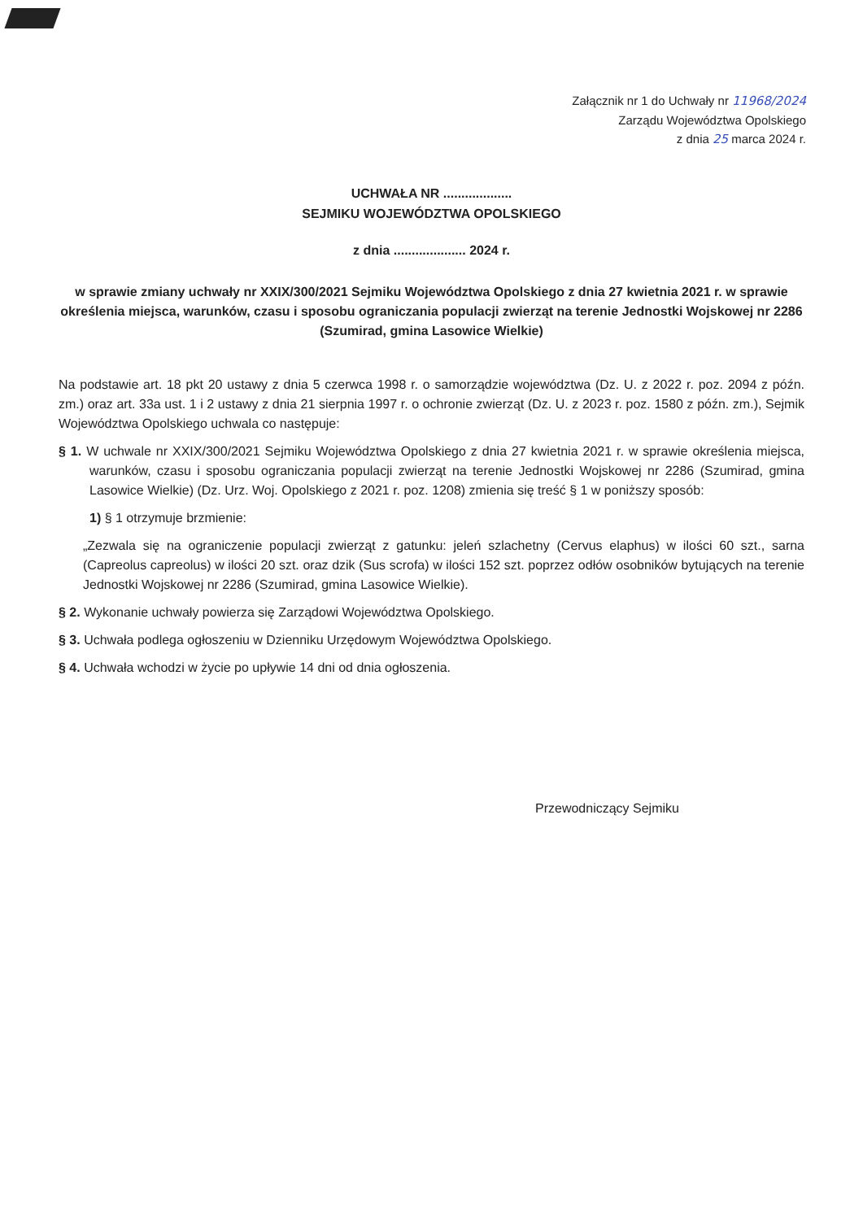Załącznik nr 1 do Uchwały nr 11968/2024
Zarządu Województwa Opolskiego
z dnia 25 marca 2024 r.
UCHWAŁA NR ...................
SEJMIKU WOJEWÓDZTWA OPOLSKIEGO
z dnia .................... 2024 r.
w sprawie zmiany uchwały nr XXIX/300/2021 Sejmiku Województwa Opolskiego z dnia 27 kwietnia 2021 r. w sprawie określenia miejsca, warunków, czasu i sposobu ograniczania populacji zwierząt na terenie Jednostki Wojskowej nr 2286 (Szumirad, gmina Lasowice Wielkie)
Na podstawie art. 18 pkt 20 ustawy z dnia 5 czerwca 1998 r. o samorządzie województwa (Dz. U. z 2022 r. poz. 2094 z późn. zm.) oraz art. 33a ust. 1 i 2 ustawy z dnia 21 sierpnia 1997 r. o ochronie zwierząt (Dz. U. z 2023 r. poz. 1580 z późn. zm.), Sejmik Województwa Opolskiego uchwala co następuje:
§ 1. W uchwale nr XXIX/300/2021 Sejmiku Województwa Opolskiego z dnia 27 kwietnia 2021 r. w sprawie określenia miejsca, warunków, czasu i sposobu ograniczania populacji zwierząt na terenie Jednostki Wojskowej nr 2286 (Szumirad, gmina Lasowice Wielkie) (Dz. Urz. Woj. Opolskiego z 2021 r. poz. 1208) zmienia się treść § 1 w poniższy sposób:
1) § 1 otrzymuje brzmienie:
„Zezwala się na ograniczenie populacji zwierząt z gatunku: jeleń szlachetny (Cervus elaphus) w ilości 60 szt., sarna (Capreolus capreolus) w ilości 20 szt. oraz dzik (Sus scrofa) w ilości 152 szt. poprzez odłów osobników bytujących na terenie Jednostki Wojskowej nr 2286 (Szumirad, gmina Lasowice Wielkie).
§ 2. Wykonanie uchwały powierza się Zarządowi Województwa Opolskiego.
§ 3. Uchwała podlega ogłoszeniu w Dzienniku Urzędowym Województwa Opolskiego.
§ 4. Uchwała wchodzi w życie po upływie 14 dni od dnia ogłoszenia.
Przewodniczący Sejmiku